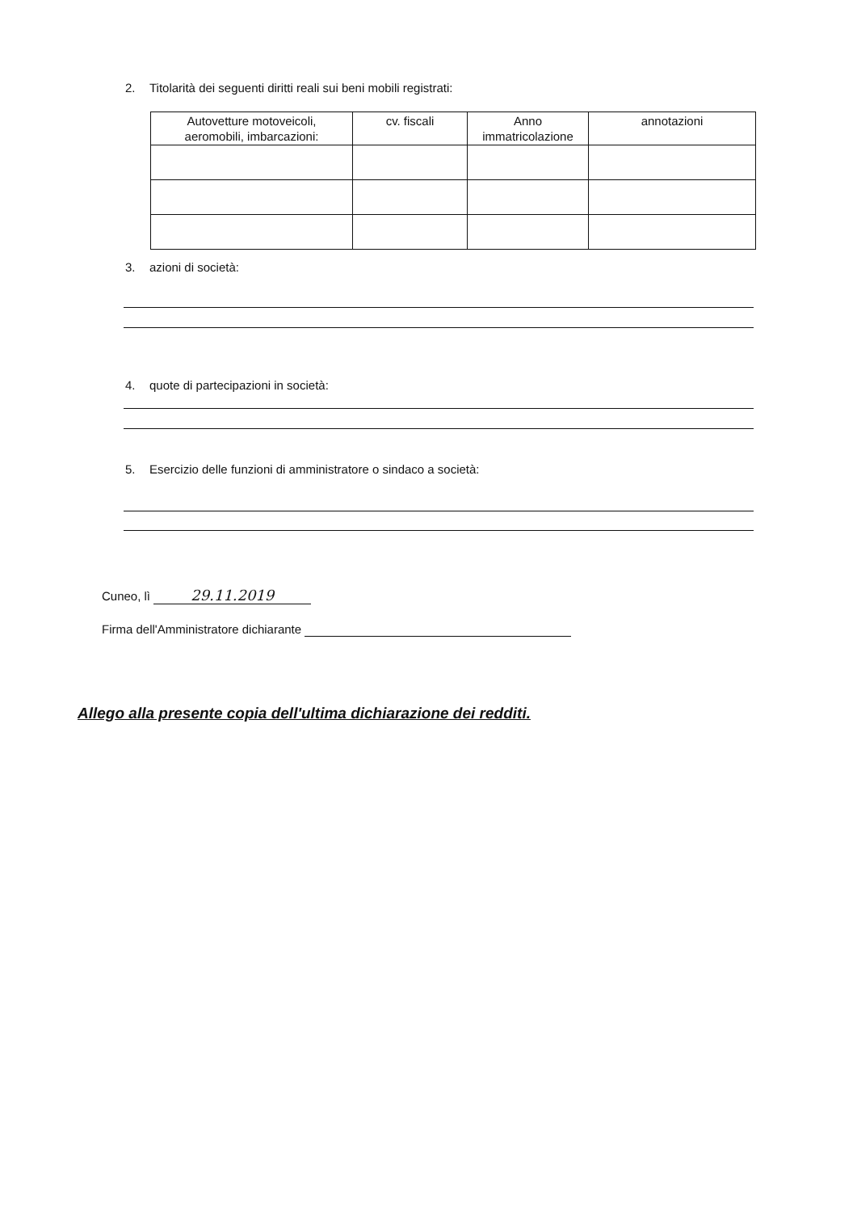2. Titolarità dei seguenti diritti reali sui beni mobili registrati:
| Autovetture motoveicoli, aeromobili, imbarcazioni: | cv. fiscali | Anno immatricolazione | annotazioni |
| --- | --- | --- | --- |
3. azioni di società:
4. quote di partecipazioni in società:
5. Esercizio delle funzioni di amministratore o sindaco a società:
Cuneo, lì 29.11.2019
Firma dell'Amministratore dichiarante
Allego alla presente copia dell'ultima dichiarazione dei redditi.